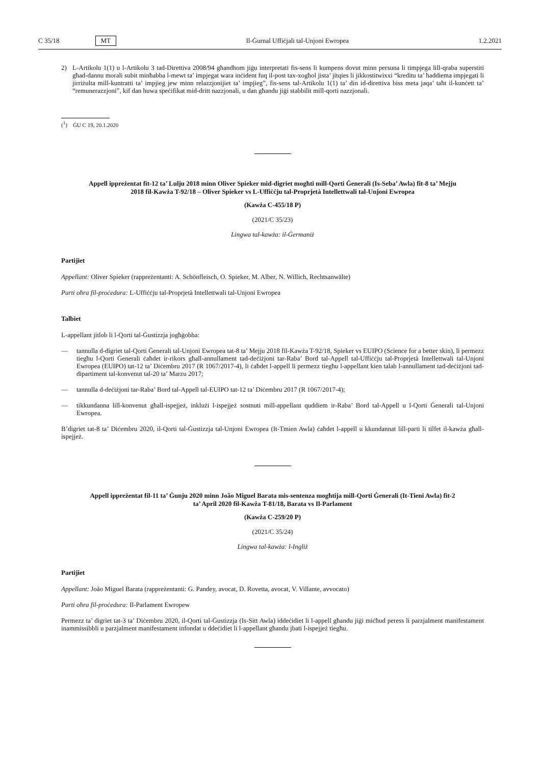C 35/18 MT Il-Ġurnal Uffiċjali tal-Unjoni Ewropea 1.2.2021
2)
L-Artikolu 1(1) u l-Artikolu 3 tad-Direttiva 2008/94 għandhom jiġu interpretati fis-sens li kumpens dovut minn persuna li timpjega lill-qraba superstiti għad-dannu morali subit minħabba l-mewt ta’ impjegat wara inċident fuq il-post tax-xogħol jista’ jitqies li jikkostitwixxi “kreditu ta’ ħaddiema impjegati li jirriżulta mill-kuntratti ta’ impjieg jew minn relazzjonijiet ta’ impjieg”, fis-sens tal-Artikolu 1(1) ta’ din id-direttiva biss meta jaqa’ taħt il-kunċett ta’ “remunerazzjoni”, kif dan huwa speċifikat mid-dritt nazzjonali, u dan għandu jiġi stabbilit mill-qorti nazzjonali.
(<sup>1</sup>) ĠU C 19, 20.1.2020
Appell ippreżentat fit-12 ta’ Lulju 2018 minn Oliver Spieker mid-digriet mogħti mill-Qorti Ġenerali (Is-Seba’ Awla) fit-8 ta’ Mejju 2018 fil-Kawża T-92/18 – Oliver Spieker vs L-Uffiċċju tal-Proprjetà Intellettwali tal-Unjoni Ewropea
(Kawża C-455/18 P)
(2021/C 35/23)
Lingwa tal-kawża: il-Ġermaniż
Partijiet
Appellant: Oliver Spieker (rappreżentanti: A. Schönfleisch, O. Spieker, M. Alber, N. Willich, Rechtsanwälte)
Parti oħra fil-proċedura: L-Uffiċċju tal-Proprjetà Intellettwali tal-Unjoni Ewropea
Talbiet
L-appellant jitlob li l-Qorti tal-Ġustizzja jogħġobha:
—
tannulla d-digriet tal-Qorti Ġenerali tal-Unjoni Ewropea tat-8 ta’ Mejju 2018 fil-Kawża T-92/18, Spieker vs EUIPO (Science for a better skin), li permezz tiegħu l-Qorti Ġenerali ċaħdet ir-rikors għall-annullament tad-deċiżjoni tar-Raba’ Bord tal-Appell tal-Uffiċċju tal-Proprjetà Intellettwali tal-Unjoni Ewropea (EUIPO) tat-12 ta’ Diċembru 2017 (R 1067/2017-4), li ċaħdet l-appell li permezz tiegħu l-appellant kien talab l-annullament tad-deċiżjoni tad-dipartiment tal-konvenut tal-20 ta’ Marzu 2017;
—
tannulla d-deċiżjoni tar-Raba’ Bord tal-Appell tal-EUIPO tat-12 ta’ Diċembru 2017 (R 1067/2017-4);
—
tikkundanna lill-konvenut għall-ispejjeż, inklużi l-ispejjeż sostnuti mill-appellant quddiem ir-Raba’ Bord tal-Appell u l-Qorti Ġenerali tal-Unjoni Ewropea.
B’digriet tat-8 ta’ Diċembru 2020, il-Qorti tal-Ġustizzja tal-Unjoni Ewropea (It-Tmien Awla) ċaħdet l-appell u kkundannat lill-parti li tilfet il-kawża għall-ispejjeż.
Appell ippreżentat fil-11 ta’ Ġunju 2020 minn João Miguel Barata mis-sentenza mogħtija mill-Qorti Ġenerali (It-Tieni Awla) fit-2 ta’ April 2020 fil-Kawża T-81/18, Barata vs Il-Parlament
(Kawża C-259/20 P)
(2021/C 35/24)
Lingwa tal-kawża: l-Ingliż
Partijiet
Appellant: João Miguel Barata (rappreżentanti: G. Pandey, avocat, D. Rovetta, avocat, V. Villante, avvocato)
Parti oħra fil-proċedura: Il-Parlament Ewropew
Permezz ta’ digriet tat-3 ta’ Diċembru 2020, il-Qorti tal-Ġustizzja (Is-Sitt Awla) iddeċidiet li l-appell għandu jiġi miċħud peress li parzjalment manifestament inammissibbli u parzjalment manifestament infondat u ddeċidiet li l-appellant għandu jbati l-ispejjeż tiegħu.